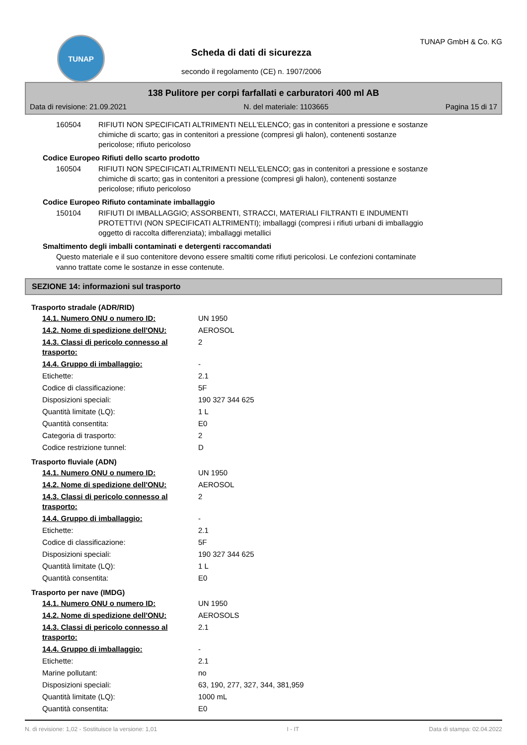TUNAP
Scheda di dati di sicurezza
secondo il regolamento (CE) n. 1907/2006
TUNAP GmbH & Co. KG
138 Pulitore per corpi farfallati e carburatori 400 ml AB
Data di revisione: 21.09.2021 N. del materiale: 1103665 Pagina 15 di 17
| 160504 | RIFIUTI NON SPECIFICATI ALTRIMENTI NELL'ELENCO; gas in contenitori a pressione e sostanze chimiche di scarto; gas in contenitori a pressione (compresi gli halon), contenenti sostanze pericolose; rifiuto pericoloso |
Codice Europeo Rifiuti dello scarto prodotto
| 160504 | RIFIUTI NON SPECIFICATI ALTRIMENTI NELL'ELENCO; gas in contenitori a pressione e sostanze chimiche di scarto; gas in contenitori a pressione (compresi gli halon), contenenti sostanze pericolose; rifiuto pericoloso |
Codice Europeo Rifiuto contaminate imballaggio
| 150104 | RIFIUTI DI IMBALLAGGIO; ASSORBENTI, STRACCI, MATERIALI FILTRANTI E INDUMENTI PROTETTIVI (NON SPECIFICATI ALTRIMENTI); imballaggi (compresi i rifiuti urbani di imballaggio oggetto di raccolta differenziata); imballaggi metallici |
Smaltimento degli imballi contaminati e detergenti raccomandati
Questo materiale e il suo contenitore devono essere smaltiti come rifiuti pericolosi. Le confezioni contaminate
vanno trattate come le sostanze in esse contenute.
SEZIONE 14: informazioni sul trasporto
Trasporto stradale (ADR/RID)
| 14.1. Numero ONU o numero ID: | UN 1950 |
| 14.2. Nome di spedizione dell'ONU: | AEROSOL |
| 14.3. Classi di pericolo connesso al trasporto: | 2 |
| 14.4. Gruppo di imballaggio: | - |
| Etichette: | 2.1 |
| Codice di classificazione: | 5F |
| Disposizioni speciali: | 190 327 344 625 |
| Quantità limitate (LQ): | 1 L |
| Quantità consentita: | E0 |
| Categoria di trasporto: | 2 |
| Codice restrizione tunnel: | D |
Trasporto fluviale (ADN)
| 14.1. Numero ONU o numero ID: | UN 1950 |
| 14.2. Nome di spedizione dell'ONU: | AEROSOL |
| 14.3. Classi di pericolo connesso al trasporto: | 2 |
| 14.4. Gruppo di imballaggio: | - |
| Etichette: | 2.1 |
| Codice di classificazione: | 5F |
| Disposizioni speciali: | 190 327 344 625 |
| Quantità limitate (LQ): | 1 L |
| Quantità consentita: | E0 |
Trasporto per nave (IMDG)
| 14.1. Numero ONU o numero ID: | UN 1950 |
| 14.2. Nome di spedizione dell'ONU: | AEROSOLS |
| 14.3. Classi di pericolo connesso al trasporto: | 2.1 |
| 14.4. Gruppo di imballaggio: | - |
| Etichette: | 2.1 |
| Marine pollutant: | no |
| Disposizioni speciali: | 63, 190, 277, 327, 344, 381,959 |
| Quantità limitate (LQ): | 1000 mL |
| Quantità consentita: | E0 |
N. di revisione: 1,02 - Sostituisce la versione: 1,01 I - IT Data di stampa: 02.04.2022